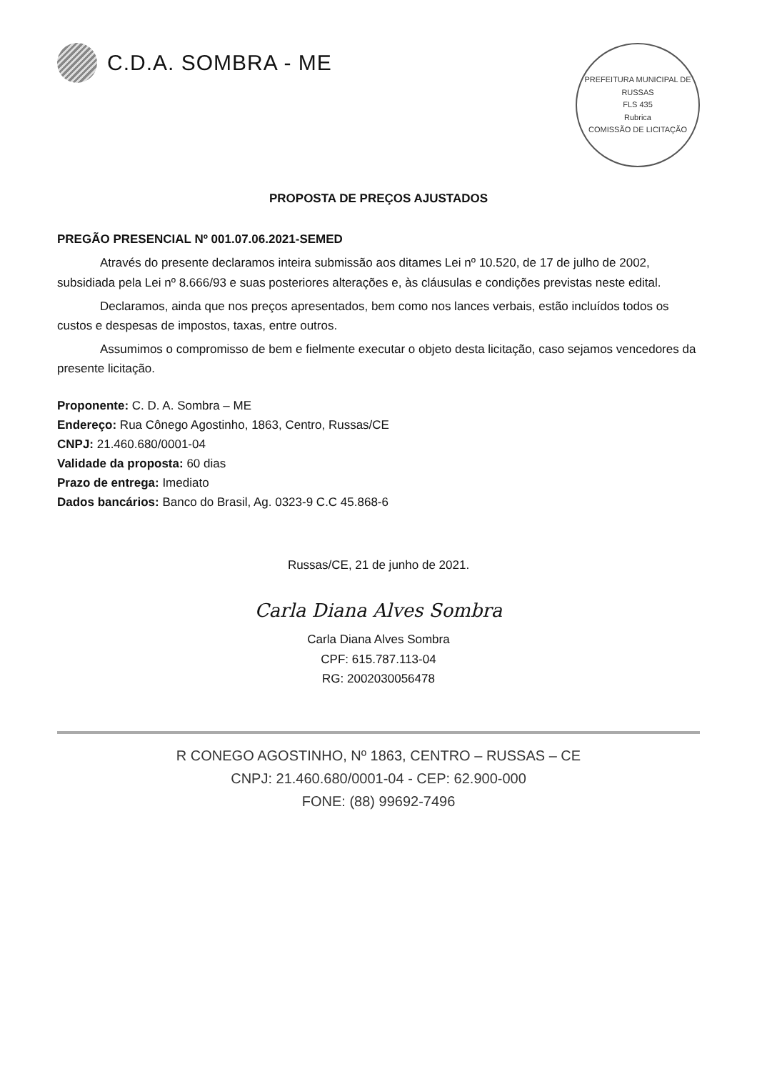C.D.A. SOMBRA - ME
PREFEITURA MUNICIPAL DE RUSSAS
FLS 435
Rubrica
COMISSÃO DE LICITAÇÃO
PROPOSTA DE PREÇOS AJUSTADOS
PREGÃO PRESENCIAL Nº 001.07.06.2021-SEMED
Através do presente declaramos inteira submissão aos ditames Lei nº 10.520, de 17 de julho de 2002, subsidiada pela Lei nº 8.666/93 e suas posteriores alterações e, às cláusulas e condições previstas neste edital.
Declaramos, ainda que nos preços apresentados, bem como nos lances verbais, estão incluídos todos os custos e despesas de impostos, taxas, entre outros.
Assumimos o compromisso de bem e fielmente executar o objeto desta licitação, caso sejamos vencedores da presente licitação.
Proponente: C. D. A. Sombra – ME
Endereço: Rua Cônego Agostinho, 1863, Centro, Russas/CE
CNPJ: 21.460.680/0001-04
Validade da proposta: 60 dias
Prazo de entrega: Imediato
Dados bancários: Banco do Brasil, Ag. 0323-9 C.C 45.868-6
Russas/CE, 21 de junho de 2021.
Carla Diana Alves Sombra
Carla Diana Alves Sombra
CPF: 615.787.113-04
RG: 2002030056478
R CONEGO AGOSTINHO, Nº 1863, CENTRO – RUSSAS – CE
CNPJ: 21.460.680/0001-04 - CEP: 62.900-000
FONE: (88) 99692-7496